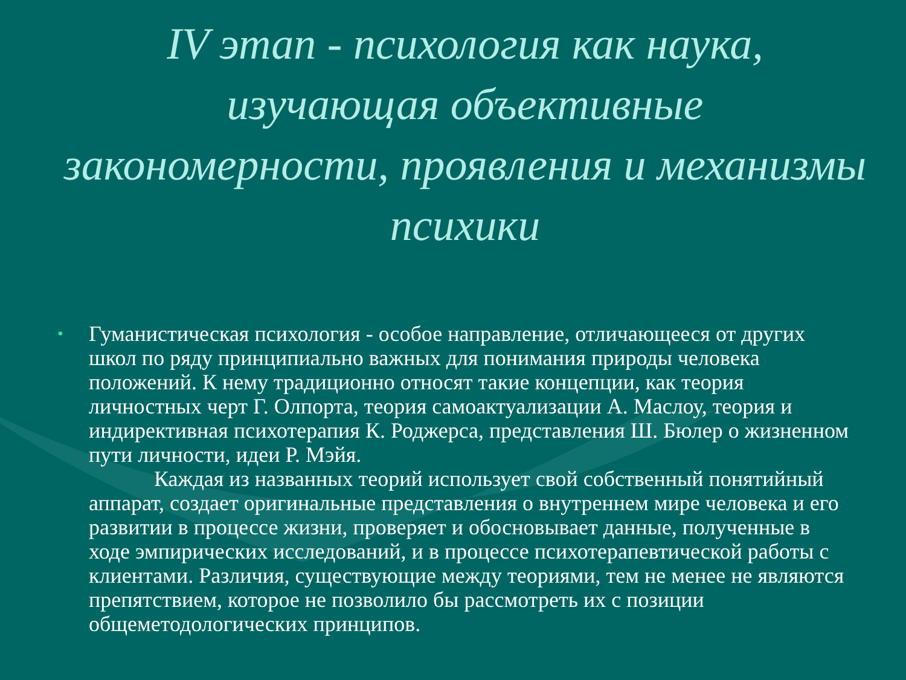IV этап - психология как наука, изучающая объективные закономерности, проявления и механизмы психики
• Гуманистическая психология - особое направление, отличающееся от других школ по ряду принципиально важных для понимания природы человека положений. К нему традиционно относят такие концепции, как теория личностных черт Г. Олпорта, теория самоактуализации А. Маслоу, теория и индирективная психотерапия К. Роджерса, представления Ш. Бюлер о жизненном пути личности, идеи Р. Мэйя.
   Каждая из названных теорий использует свой собственный понятийный аппарат, создает оригинальные представления о внутреннем мире человека и его развитии в процессе жизни, проверяет и обосновывает данные, полученные в ходе эмпирических исследований, и в процессе психотерапевтической работы с клиентами. Различия, существующие между теориями, тем не менее не являются препятствием, которое не позволило бы рассмотреть их с позиции общеметодологических принципов.